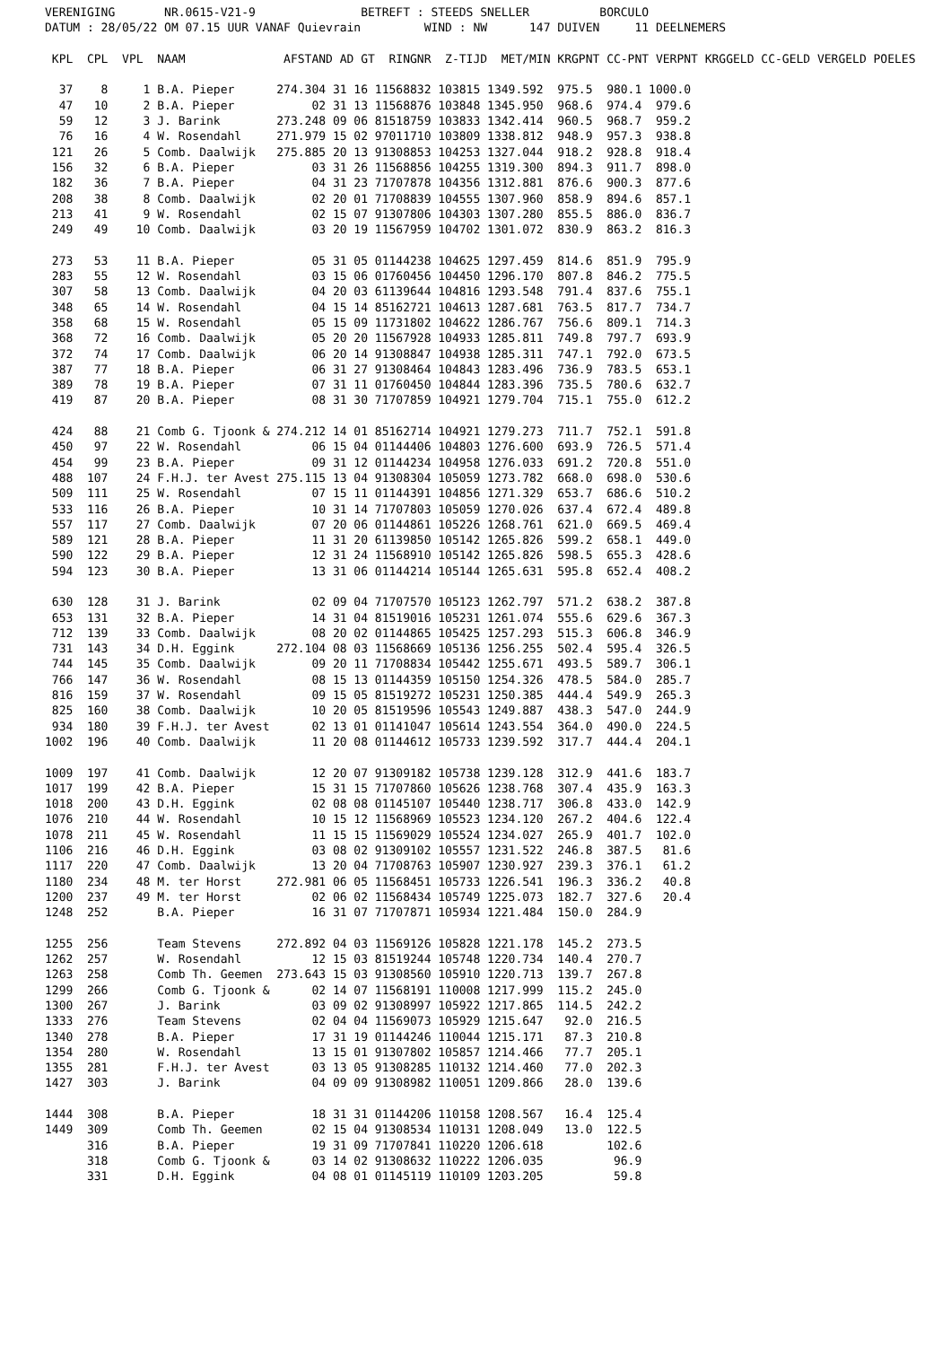VERENIGING       NR.0615-V21-9               BETREFT : STEEDS SNELLER          BORCULO
DATUM : 28/05/22 OM 07.15 UUR VANAF Quievrain         WIND : NW      147 DUIVEN     11 DEELNEMERS

 KPL  CPL  VPL  NAAM              AFSTAND AD GT  RINGNR  Z-TIJD  MET/MIN KRGPNT CC-PNT VERPNT KRGGELD CC-GELD VERGELD POELES

  37    8     1 B.A. Pieper      274.304 31 16 11568832 103815 1349.592  975.5  980.1 1000.0
  47   10     2 B.A. Pieper           02 31 13 11568876 103848 1345.950  968.6  974.4  979.6
  59   12     3 J. Barink        273.248 09 06 81518759 103833 1342.414  960.5  968.7  959.2
  76   16     4 W. Rosendahl     271.979 15 02 97011710 103809 1338.812  948.9  957.3  938.8
 121   26     5 Comb. Daalwijk   275.885 20 13 91308853 104253 1327.044  918.2  928.8  918.4
 156   32     6 B.A. Pieper           03 31 26 11568856 104255 1319.300  894.3  911.7  898.0
 182   36     7 B.A. Pieper           04 31 23 71707878 104356 1312.881  876.6  900.3  877.6
 208   38     8 Comb. Daalwijk        02 20 01 71708839 104555 1307.960  858.9  894.6  857.1
 213   41     9 W. Rosendahl          02 15 07 91307806 104303 1307.280  855.5  886.0  836.7
 249   49    10 Comb. Daalwijk        03 20 19 11567959 104702 1301.072  830.9  863.2  816.3

 273   53    11 B.A. Pieper           05 31 05 01144238 104625 1297.459  814.6  851.9  795.9
 283   55    12 W. Rosendahl          03 15 06 01760456 104450 1296.170  807.8  846.2  775.5
 307   58    13 Comb. Daalwijk        04 20 03 61139644 104816 1293.548  791.4  837.6  755.1
 348   65    14 W. Rosendahl          04 15 14 85162721 104613 1287.681  763.5  817.7  734.7
 358   68    15 W. Rosendahl          05 15 09 11731802 104622 1286.767  756.6  809.1  714.3
 368   72    16 Comb. Daalwijk        05 20 20 11567928 104933 1285.811  749.8  797.7  693.9
 372   74    17 Comb. Daalwijk        06 20 14 91308847 104938 1285.311  747.1  792.0  673.5
 387   77    18 B.A. Pieper           06 31 27 91308464 104843 1283.496  736.9  783.5  653.1
 389   78    19 B.A. Pieper           07 31 11 01760450 104844 1283.396  735.5  780.6  632.7
 419   87    20 B.A. Pieper           08 31 30 71707859 104921 1279.704  715.1  755.0  612.2

 424   88    21 Comb G. Tjoonk & 274.212 14 01 85162714 104921 1279.273  711.7  752.1  591.8
 450   97    22 W. Rosendahl          06 15 04 01144406 104803 1276.600  693.9  726.5  571.4
 454   99    23 B.A. Pieper           09 31 12 01144234 104958 1276.033  691.2  720.8  551.0
 488  107    24 F.H.J. ter Avest 275.115 13 04 91308304 105059 1273.782  668.0  698.0  530.6
 509  111    25 W. Rosendahl          07 15 11 01144391 104856 1271.329  653.7  686.6  510.2
 533  116    26 B.A. Pieper           10 31 14 71707803 105059 1270.026  637.4  672.4  489.8
 557  117    27 Comb. Daalwijk        07 20 06 01144861 105226 1268.761  621.0  669.5  469.4
 589  121    28 B.A. Pieper           11 31 20 61139850 105142 1265.826  599.2  658.1  449.0
 590  122    29 B.A. Pieper           12 31 24 11568910 105142 1265.826  598.5  655.3  428.6
 594  123    30 B.A. Pieper           13 31 06 01144214 105144 1265.631  595.8  652.4  408.2

 630  128    31 J. Barink             02 09 04 71707570 105123 1262.797  571.2  638.2  387.8
 653  131    32 B.A. Pieper           14 31 04 81519016 105231 1261.074  555.6  629.6  367.3
 712  139    33 Comb. Daalwijk        08 20 02 01144865 105425 1257.293  515.3  606.8  346.9
 731  143    34 D.H. Eggink      272.104 08 03 11568669 105136 1256.255  502.4  595.4  326.5
 744  145    35 Comb. Daalwijk        09 20 11 71708834 105442 1255.671  493.5  589.7  306.1
 766  147    36 W. Rosendahl          08 15 13 01144359 105150 1254.326  478.5  584.0  285.7
 816  159    37 W. Rosendahl          09 15 05 81519272 105231 1250.385  444.4  549.9  265.3
 825  160    38 Comb. Daalwijk        10 20 05 81519596 105543 1249.887  438.3  547.0  244.9
 934  180    39 F.H.J. ter Avest      02 13 01 01141047 105614 1243.554  364.0  490.0  224.5
1002  196    40 Comb. Daalwijk        11 20 08 01144612 105733 1239.592  317.7  444.4  204.1

1009  197    41 Comb. Daalwijk        12 20 07 91309182 105738 1239.128  312.9  441.6  183.7
1017  199    42 B.A. Pieper           15 31 15 71707860 105626 1238.768  307.4  435.9  163.3
1018  200    43 D.H. Eggink           02 08 08 01145107 105440 1238.717  306.8  433.0  142.9
1076  210    44 W. Rosendahl          10 15 12 11568969 105523 1234.120  267.2  404.6  122.4
1078  211    45 W. Rosendahl          11 15 15 11569029 105524 1234.027  265.9  401.7  102.0
1106  216    46 D.H. Eggink           03 08 02 91309102 105557 1231.522  246.8  387.5   81.6
1117  220    47 Comb. Daalwijk        13 20 04 71708763 105907 1230.927  239.3  376.1   61.2
1180  234    48 M. ter Horst     272.981 06 05 11568451 105733 1226.541  196.3  336.2   40.8
1200  237    49 M. ter Horst          02 06 02 11568434 105749 1225.073  182.7  327.6   20.4
1248  252       B.A. Pieper           16 31 07 71707871 105934 1221.484  150.0  284.9

1255  256       Team Stevens     272.892 04 03 11569126 105828 1221.178  145.2  273.5
1262  257       W. Rosendahl          12 15 03 81519244 105748 1220.734  140.4  270.7
1263  258       Comb Th. Geemen  273.643 15 03 91308560 105910 1220.713  139.7  267.8
1299  266       Comb G. Tjoonk &      02 14 07 11568191 110008 1217.999  115.2  245.0
1300  267       J. Barink             03 09 02 91308997 105922 1217.865  114.5  242.2
1333  276       Team Stevens          02 04 04 11569073 105929 1215.647   92.0  216.5
1340  278       B.A. Pieper           17 31 19 01144246 110044 1215.171   87.3  210.8
1354  280       W. Rosendahl          13 15 01 91307802 105857 1214.466   77.7  205.1
1355  281       F.H.J. ter Avest      03 13 05 91308285 110132 1214.460   77.0  202.3
1427  303       J. Barink             04 09 09 91308982 110051 1209.866   28.0  139.6

1444  308       B.A. Pieper           18 31 31 01144206 110158 1208.567   16.4  125.4
1449  309       Comb Th. Geemen       02 15 04 91308534 110131 1208.049   13.0  122.5
      316       B.A. Pieper           19 31 09 71707841 110220 1206.618         102.6
      318       Comb G. Tjoonk &      03 14 02 91308632 110222 1206.035          96.9
      331       D.H. Eggink           04 08 01 01145119 110109 1203.205          59.8